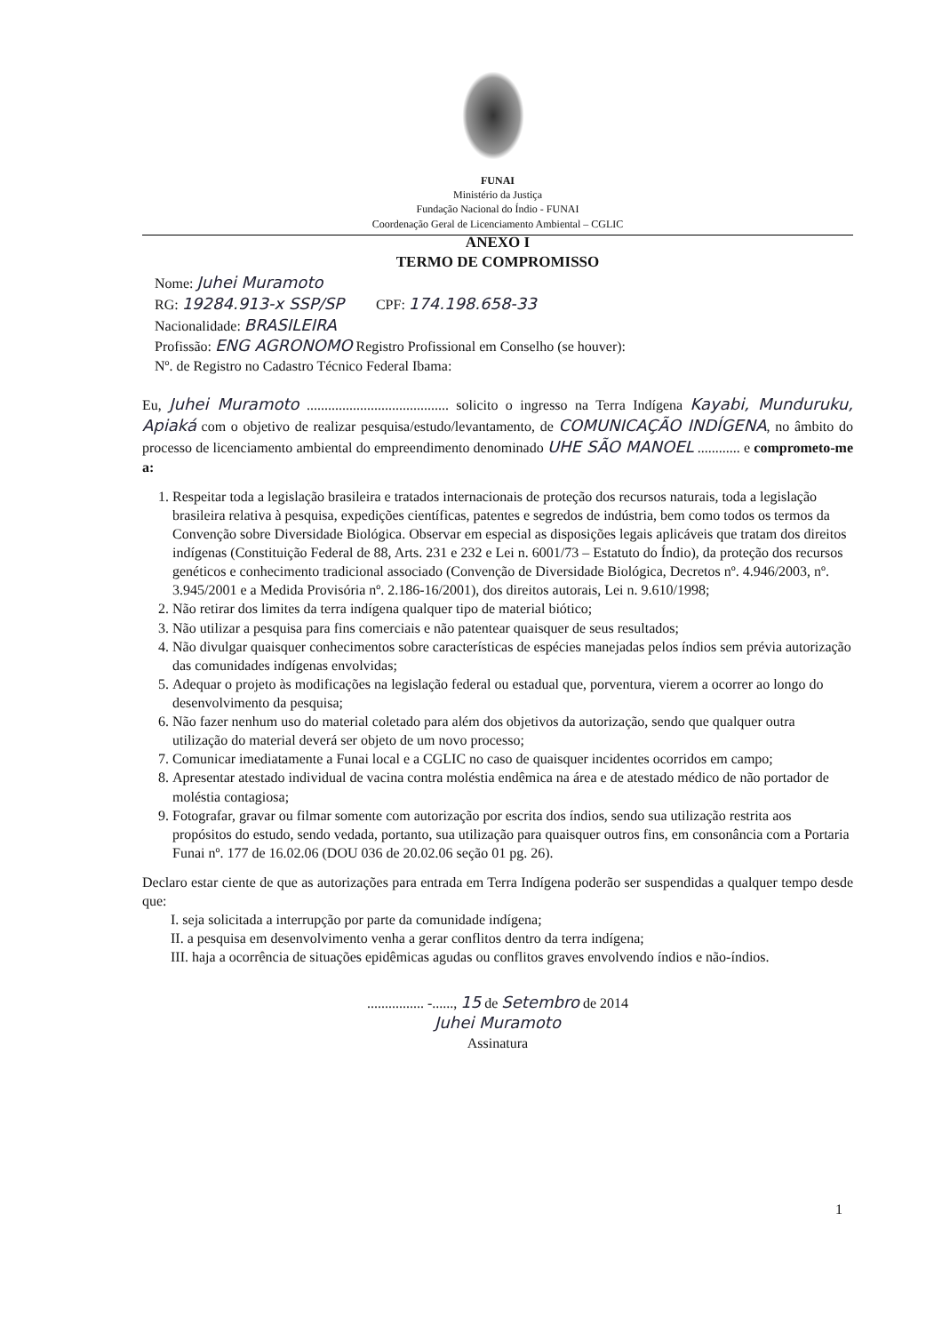FUNAI
Ministério da Justiça
Fundação Nacional do Índio - FUNAI
Coordenação Geral de Licenciamento Ambiental – CGLIC
ANEXO I
TERMO DE COMPROMISSO
Nome: Juhei Muramoto
RG: 19284.913-x SSP/SP CPF: 174.198.658-33
Nacionalidade: BRASILEIRA
Profissão: ENG AGRONOMO Registro Profissional em Conselho (se houver):
Nº. de Registro no Cadastro Técnico Federal Ibama:
Eu, Juhei Muramoto ........................................ solicito o ingresso na Terra Indígena Kayabi, Munduruku, Apiaká com o objetivo de realizar pesquisa/estudo/levantamento, de COMUNICAÇÃO INDÍGENA, no âmbito do processo de licenciamento ambiental do empreendimento denominado UHE SÃO MANOEL ............ e comprometo-me a:
1. Respeitar toda a legislação brasileira e tratados internacionais de proteção dos recursos naturais, toda a legislação brasileira relativa à pesquisa, expedições científicas, patentes e segredos de indústria, bem como todos os termos da Convenção sobre Diversidade Biológica. Observar em especial as disposições legais aplicáveis que tratam dos direitos indígenas (Constituição Federal de 88, Arts. 231 e 232 e Lei n. 6001/73 – Estatuto do Índio), da proteção dos recursos genéticos e conhecimento tradicional associado (Convenção de Diversidade Biológica, Decretos nº. 4.946/2003, nº. 3.945/2001 e a Medida Provisória nº. 2.186-16/2001), dos direitos autorais, Lei n. 9.610/1998;
2. Não retirar dos limites da terra indígena qualquer tipo de material biótico;
3. Não utilizar a pesquisa para fins comerciais e não patentear quaisquer de seus resultados;
4. Não divulgar quaisquer conhecimentos sobre características de espécies manejadas pelos índios sem prévia autorização das comunidades indígenas envolvidas;
5. Adequar o projeto às modificações na legislação federal ou estadual que, porventura, vierem a ocorrer ao longo do desenvolvimento da pesquisa;
6. Não fazer nenhum uso do material coletado para além dos objetivos da autorização, sendo que qualquer outra utilização do material deverá ser objeto de um novo processo;
7. Comunicar imediatamente a Funai local e a CGLIC no caso de quaisquer incidentes ocorridos em campo;
8. Apresentar atestado individual de vacina contra moléstia endêmica na área e de atestado médico de não portador de moléstia contagiosa;
9. Fotografar, gravar ou filmar somente com autorização por escrita dos índios, sendo sua utilização restrita aos propósitos do estudo, sendo vedada, portanto, sua utilização para quaisquer outros fins, em consonância com a Portaria Funai nº. 177 de 16.02.06 (DOU 036 de 20.02.06 seção 01 pg. 26).
Declaro estar ciente de que as autorizações para entrada em Terra Indígena poderão ser suspendidas a qualquer tempo desde que:
I. seja solicitada a interrupção por parte da comunidade indígena;
II. a pesquisa em desenvolvimento venha a gerar conflitos dentro da terra indígena;
III. haja a ocorrência de situações epidêmicas agudas ou conflitos graves envolvendo índios e não-índios.
................ -......, 15 de Setembro de 2014
Juhei Muramoto
Assinatura
1